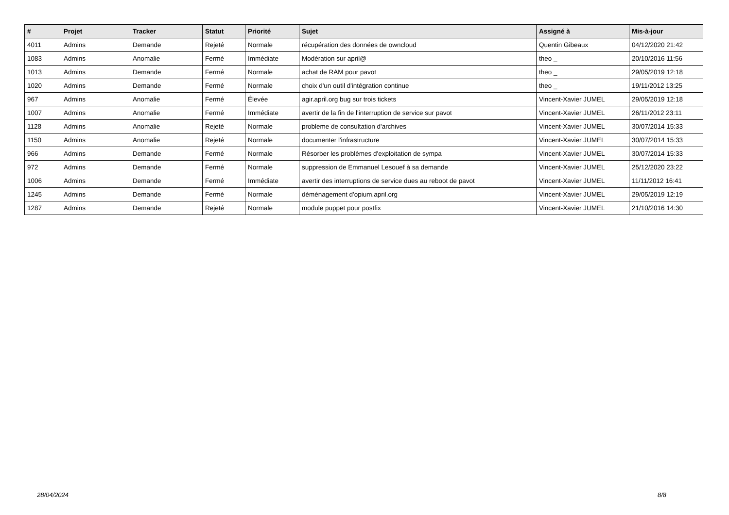| # | Projet | Tracker | Statut | Priorité | Sujet | Assigné à | Mis-à-jour |
| --- | --- | --- | --- | --- | --- | --- | --- |
| 4011 | Admins | Demande | Rejeté | Normale | récupération des données de owncloud | Quentin Gibeaux | 04/12/2020 21:42 |
| 1083 | Admins | Anomalie | Fermé | Immédiate | Modération sur april@ | theo _ | 20/10/2016 11:56 |
| 1013 | Admins | Demande | Fermé | Normale | achat de RAM pour pavot | theo _ | 29/05/2019 12:18 |
| 1020 | Admins | Demande | Fermé | Normale | choix d'un outil d'intégration continue | theo _ | 19/11/2012 13:25 |
| 967 | Admins | Anomalie | Fermé | Élevée | agir.april.org bug sur trois tickets | Vincent-Xavier JUMEL | 29/05/2019 12:18 |
| 1007 | Admins | Anomalie | Fermé | Immédiate | avertir de la fin de l'interruption de service sur pavot | Vincent-Xavier JUMEL | 26/11/2012 23:11 |
| 1128 | Admins | Anomalie | Rejeté | Normale | probleme de consultation d'archives | Vincent-Xavier JUMEL | 30/07/2014 15:33 |
| 1150 | Admins | Anomalie | Rejeté | Normale | documenter l'infrastructure | Vincent-Xavier JUMEL | 30/07/2014 15:33 |
| 966 | Admins | Demande | Fermé | Normale | Résorber les problèmes d'exploitation de sympa | Vincent-Xavier JUMEL | 30/07/2014 15:33 |
| 972 | Admins | Demande | Fermé | Normale | suppression de Emmanuel Lesouef à sa demande | Vincent-Xavier JUMEL | 25/12/2020 23:22 |
| 1006 | Admins | Demande | Fermé | Immédiate | avertir des interruptions de service dues au reboot de pavot | Vincent-Xavier JUMEL | 11/11/2012 16:41 |
| 1245 | Admins | Demande | Fermé | Normale | déménagement d'opium.april.org | Vincent-Xavier JUMEL | 29/05/2019 12:19 |
| 1287 | Admins | Demande | Rejeté | Normale | module puppet pour postfix | Vincent-Xavier JUMEL | 21/10/2016 14:30 |
28/04/2024 8/8